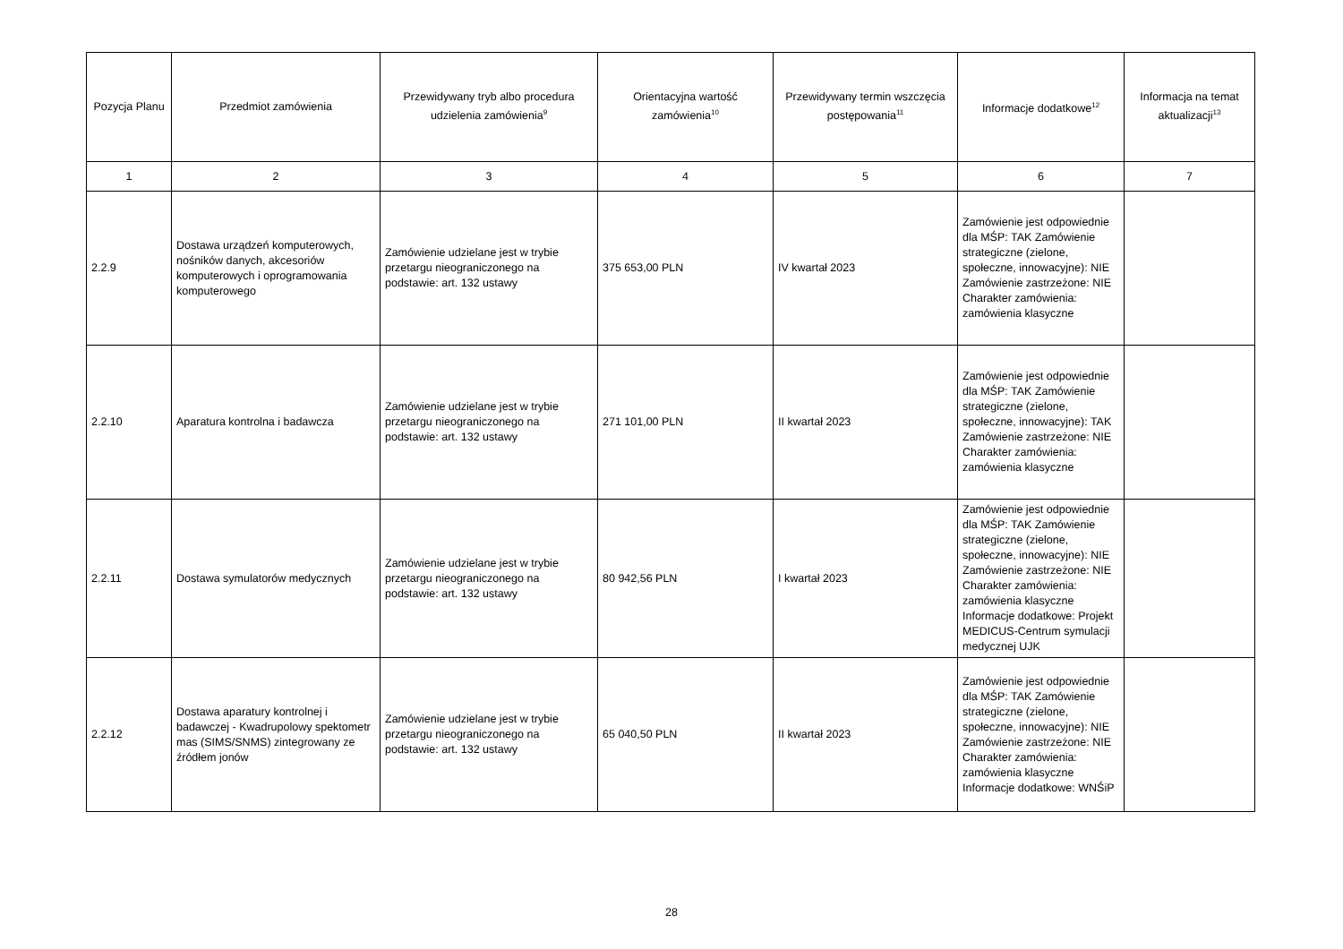| Pozycja Planu | Przedmiot zamówienia | Przewidywany tryb albo procedura udzielenia zamówienia<sup>9</sup> | Orientacyjna wartość zamówienia<sup>10</sup> | Przewidywany termin wszczęcia postępowania<sup>11</sup> | Informacje dodatkowe<sup>12</sup> | Informacja na temat aktualizacji<sup>13</sup> |
| --- | --- | --- | --- | --- | --- | --- |
| 1 | 2 | 3 | 4 | 5 | 6 | 7 |
| 2.2.9 | Dostawa urządzeń komputerowych, nośników danych, akcesoriów komputerowych i oprogramowania komputerowego | Zamówienie udzielane jest w trybie przetargu nieograniczonego na podstawie: art. 132 ustawy | 375 653,00 PLN | IV kwartał 2023 | Zamówienie jest odpowiednie dla MŚP: TAK Zamówienie strategiczne (zielone, społeczne, innowacyjne): NIE Zamówienie zastrzeżone: NIE Charakter zamówienia: zamówienia klasyczne | |
| 2.2.10 | Aparatura kontrolna i badawcza | Zamówienie udzielane jest w trybie przetargu nieograniczonego na podstawie: art. 132 ustawy | 271 101,00 PLN | II kwartał 2023 | Zamówienie jest odpowiednie dla MŚP: TAK Zamówienie strategiczne (zielone, społeczne, innowacyjne): TAK Zamówienie zastrzeżone: NIE Charakter zamówienia: zamówienia klasyczne | |
| 2.2.11 | Dostawa symulatorów medycznych | Zamówienie udzielane jest w trybie przetargu nieograniczonego na podstawie: art. 132 ustawy | 80 942,56 PLN | I kwartał 2023 | Zamówienie jest odpowiednie dla MŚP: TAK Zamówienie strategiczne (zielone, społeczne, innowacyjne): NIE Zamówienie zastrzeżone: NIE Charakter zamówienia: zamówienia klasyczne Informacje dodatkowe: Projekt MEDICUS-Centrum symulacji medycznej UJK | |
| 2.2.12 | Dostawa aparatury kontrolnej i badawczej - Kwadrupolowy spektometr mas (SIMS/SNMS) zintegrowany ze źródłem jonów | Zamówienie udzielane jest w trybie przetargu nieograniczonego na podstawie: art. 132 ustawy | 65 040,50 PLN | II kwartał 2023 | Zamówienie jest odpowiednie dla MŚP: TAK Zamówienie strategiczne (zielone, społeczne, innowacyjne): NIE Zamówienie zastrzeżone: NIE Charakter zamówienia: zamówienia klasyczne Informacje dodatkowe: WNŚiP | |
28